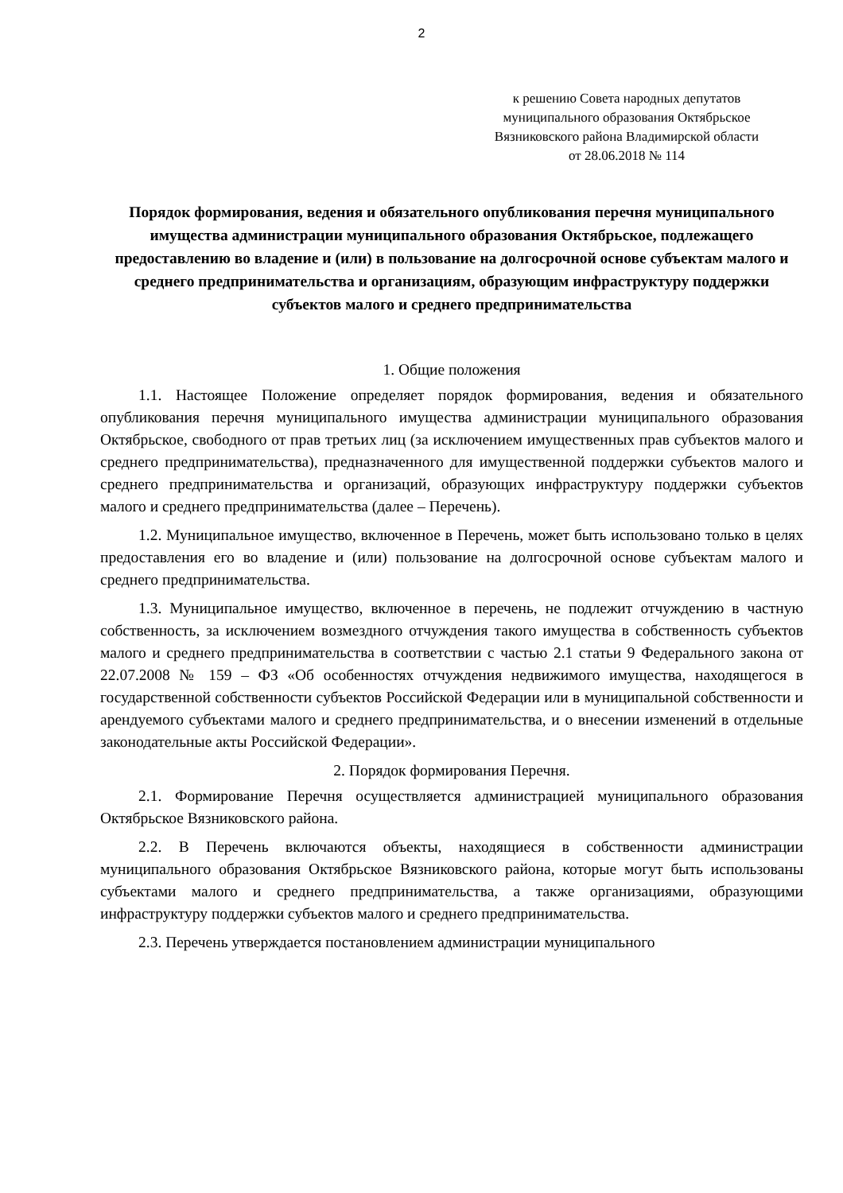2
к решению Совета народных депутатов
муниципального образования Октябрьское
Вязниковского района Владимирской области
от 28.06.2018 № 114
Порядок формирования, ведения и обязательного опубликования перечня муниципального имущества администрации муниципального образования Октябрьское, подлежащего предоставлению во владение и (или) в пользование на долгосрочной основе субъектам малого и среднего предпринимательства и организациям, образующим инфраструктуру поддержки субъектов малого и среднего предпринимательства
1. Общие положения
1.1. Настоящее Положение определяет порядок формирования, ведения и обязательного опубликования перечня муниципального имущества администрации муниципального образования Октябрьское, свободного от прав третьих лиц (за исключением имущественных прав субъектов малого и среднего предпринимательства), предназначенного для имущественной поддержки субъектов малого и среднего предпринимательства и организаций, образующих инфраструктуру поддержки субъектов малого и среднего предпринимательства (далее – Перечень).
1.2. Муниципальное имущество, включенное в Перечень, может быть использовано только в целях предоставления его во владение и (или) пользование на долгосрочной основе субъектам малого и среднего предпринимательства.
1.3. Муниципальное имущество, включенное в перечень, не подлежит отчуждению в частную собственность, за исключением возмездного отчуждения такого имущества в собственность субъектов малого и среднего предпринимательства в соответствии с частью 2.1 статьи 9 Федерального закона от 22.07.2008 № 159 – ФЗ «Об особенностях отчуждения недвижимого имущества, находящегося в государственной собственности субъектов Российской Федерации или в муниципальной собственности и арендуемого субъектами малого и среднего предпринимательства, и о внесении изменений в отдельные законодательные акты Российской Федерации».
2. Порядок формирования Перечня.
2.1. Формирование Перечня осуществляется администрацией муниципального образования Октябрьское Вязниковского района.
2.2. В Перечень включаются объекты, находящиеся в собственности администрации муниципального образования Октябрьское Вязниковского района, которые могут быть использованы субъектами малого и среднего предпринимательства, а также организациями, образующими инфраструктуру поддержки субъектов малого и среднего предпринимательства.
2.3. Перечень утверждается постановлением администрации муниципального